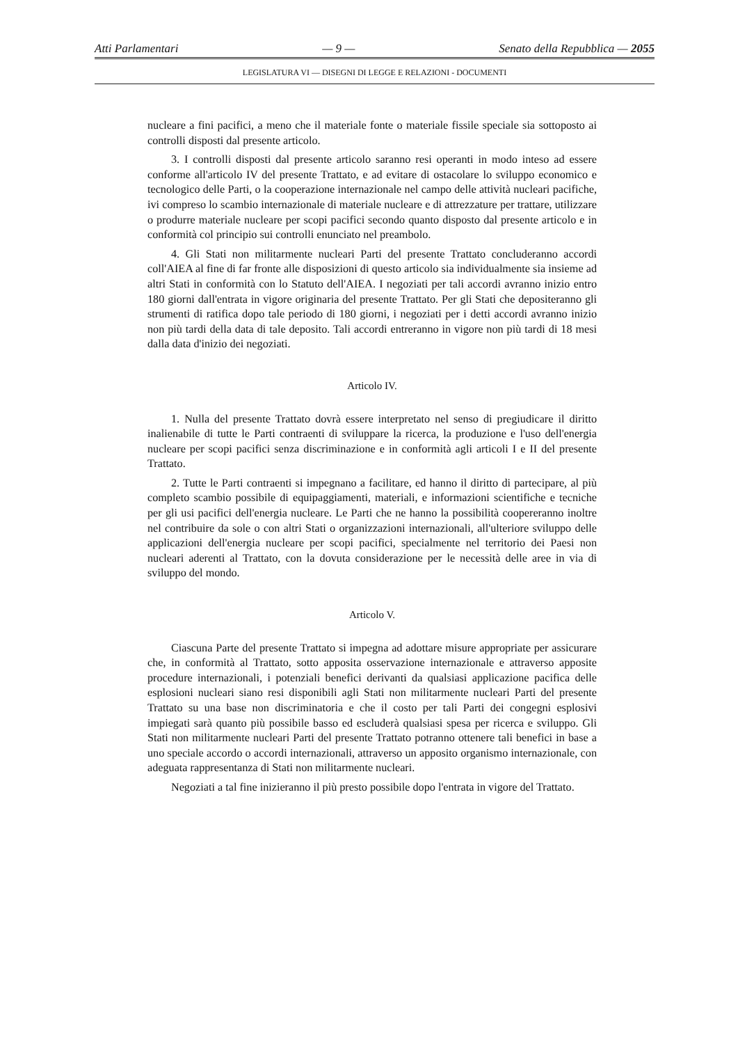Atti Parlamentari — 9 — Senato della Repubblica — 2055
LEGISLATURA VI — DISEGNI DI LEGGE E RELAZIONI - DOCUMENTI
nucleare a fini pacifici, a meno che il materiale fonte o materiale fissile speciale sia sottoposto ai controlli disposti dal presente articolo.
3. I controlli disposti dal presente articolo saranno resi operanti in modo inteso ad essere conforme all'articolo IV del presente Trattato, e ad evitare di ostacolare lo sviluppo economico e tecnologico delle Parti, o la cooperazione internazionale nel campo delle attività nucleari pacifiche, ivi compreso lo scambio internazionale di materiale nucleare e di attrezzature per trattare, utilizzare o produrre materiale nucleare per scopi pacifici secondo quanto disposto dal presente articolo e in conformità col principio sui controlli enunciato nel preambolo.
4. Gli Stati non militarmente nucleari Parti del presente Trattato concluderanno accordi coll'AIEA al fine di far fronte alle disposizioni di questo articolo sia individualmente sia insieme ad altri Stati in conformità con lo Statuto dell'AIEA. I negoziati per tali accordi avranno inizio entro 180 giorni dall'entrata in vigore originaria del presente Trattato. Per gli Stati che depositeranno gli strumenti di ratifica dopo tale periodo di 180 giorni, i negoziati per i detti accordi avranno inizio non più tardi della data di tale deposito. Tali accordi entreranno in vigore non più tardi di 18 mesi dalla data d'inizio dei negoziati.
Articolo IV.
1. Nulla del presente Trattato dovrà essere interpretato nel senso di pregiudicare il diritto inalienabile di tutte le Parti contraenti di sviluppare la ricerca, la produzione e l'uso dell'energia nucleare per scopi pacifici senza discriminazione e in conformità agli articoli I e II del presente Trattato.
2. Tutte le Parti contraenti si impegnano a facilitare, ed hanno il diritto di partecipare, al più completo scambio possibile di equipaggiamenti, materiali, e informazioni scientifiche e tecniche per gli usi pacifici dell'energia nucleare. Le Parti che ne hanno la possibilità coopereranno inoltre nel contribuire da sole o con altri Stati o organizzazioni internazionali, all'ulteriore sviluppo delle applicazioni dell'energia nucleare per scopi pacifici, specialmente nel territorio dei Paesi non nucleari aderenti al Trattato, con la dovuta considerazione per le necessità delle aree in via di sviluppo del mondo.
Articolo V.
Ciascuna Parte del presente Trattato si impegna ad adottare misure appropriate per assicurare che, in conformità al Trattato, sotto apposita osservazione internazionale e attraverso apposite procedure internazionali, i potenziali benefici derivanti da qualsiasi applicazione pacifica delle esplosioni nucleari siano resi disponibili agli Stati non militarmente nucleari Parti del presente Trattato su una base non discriminatoria e che il costo per tali Parti dei congegni esplosivi impiegati sarà quanto più possibile basso ed escluderà qualsiasi spesa per ricerca e sviluppo. Gli Stati non militarmente nucleari Parti del presente Trattato potranno ottenere tali benefici in base a uno speciale accordo o accordi internazionali, attraverso un apposito organismo internazionale, con adeguata rappresentanza di Stati non militarmente nucleari.
Negoziati a tal fine inizieranno il più presto possibile dopo l'entrata in vigore del Trattato.